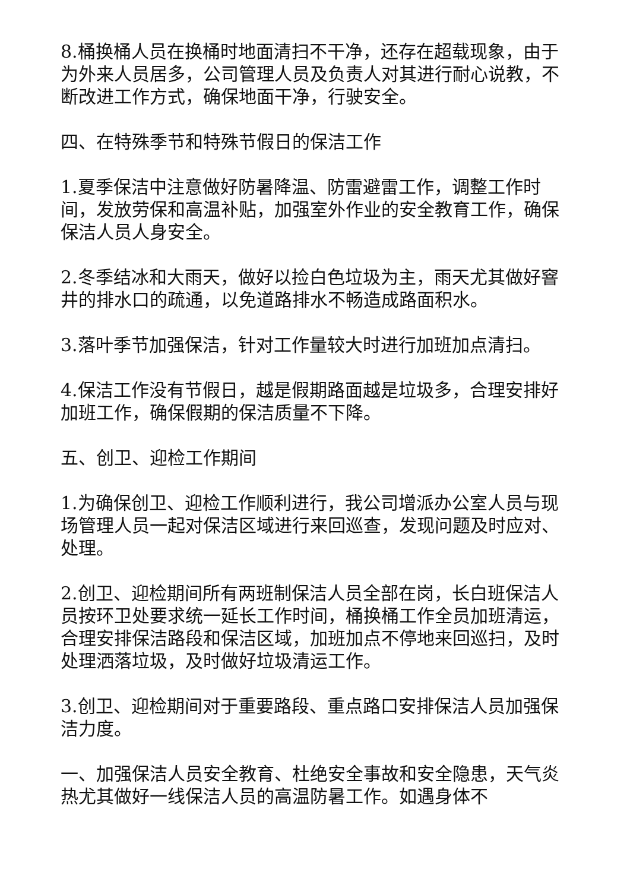8.桶换桶人员在换桶时地面清扫不干净，还存在超载现象，由于为外来人员居多，公司管理人员及负责人对其进行耐心说教，不断改进工作方式，确保地面干净，行驶安全。
四、在特殊季节和特殊节假日的保洁工作
1.夏季保洁中注意做好防暑降温、防雷避雷工作，调整工作时间，发放劳保和高温补贴，加强室外作业的安全教育工作，确保保洁人员人身安全。
2.冬季结冰和大雨天，做好以捡白色垃圾为主，雨天尤其做好窨井的排水口的疏通，以免道路排水不畅造成路面积水。
3.落叶季节加强保洁，针对工作量较大时进行加班加点清扫。
4.保洁工作没有节假日，越是假期路面越是垃圾多，合理安排好加班工作，确保假期的保洁质量不下降。
五、创卫、迎检工作期间
1.为确保创卫、迎检工作顺利进行，我公司增派办公室人员与现场管理人员一起对保洁区域进行来回巡查，发现问题及时应对、处理。
2.创卫、迎检期间所有两班制保洁人员全部在岗，长白班保洁人员按环卫处要求统一延长工作时间，桶换桶工作全员加班清运，合理安排保洁路段和保洁区域，加班加点不停地来回巡扫，及时处理洒落垃圾，及时做好垃圾清运工作。
3.创卫、迎检期间对于重要路段、重点路口安排保洁人员加强保洁力度。
一、加强保洁人员安全教育、杜绝安全事故和安全隐患，天气炎热尤其做好一线保洁人员的高温防暑工作。如遇身体不